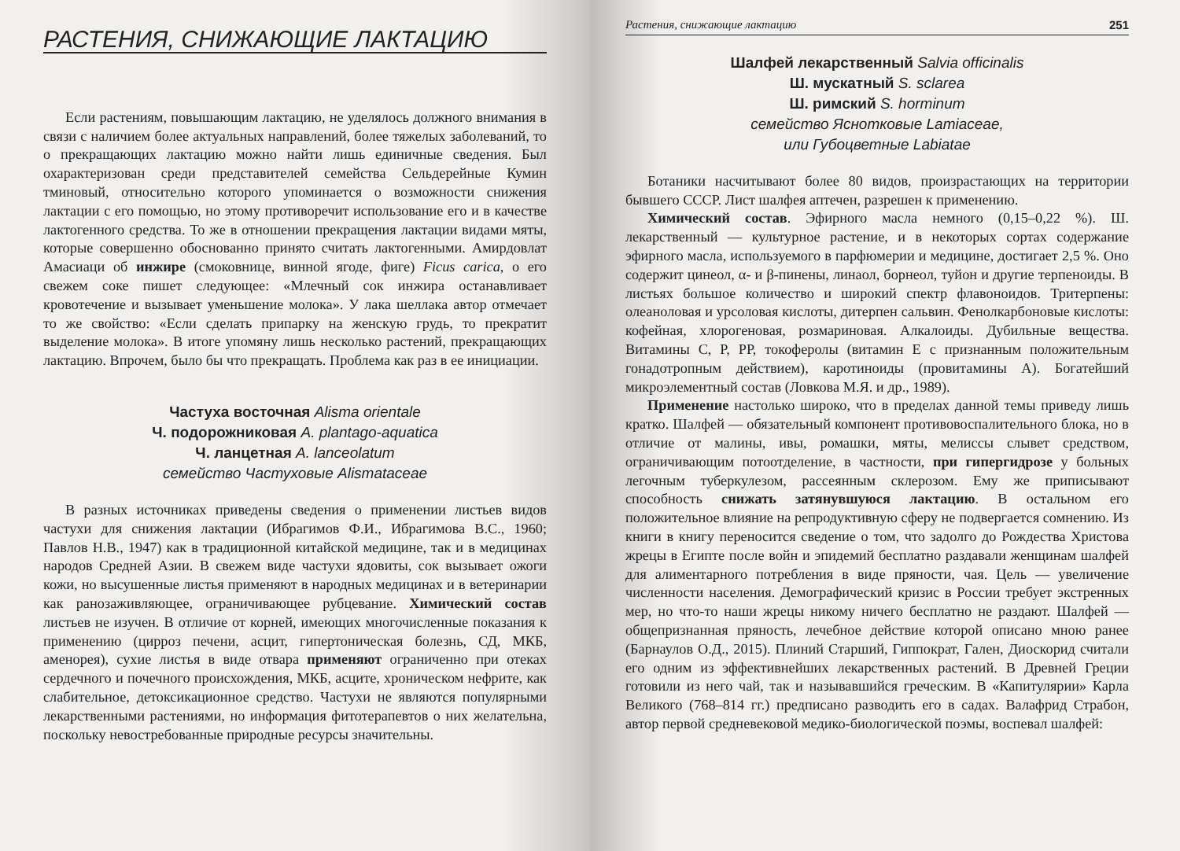РАСТЕНИЯ, СНИЖАЮЩИЕ ЛАКТАЦИЮ
Если растениям, повышающим лактацию, не уделялось должного внимания в связи с наличием более актуальных направлений, более тяжелых заболеваний, то о прекращающих лактацию можно найти лишь единичные сведения. Был охарактеризован среди представителей семейства Сельдерейные Кумин тминовый, относительно которого упоминается о возможности снижения лактации с его помощью, но этому противоречит использование его и в качестве лактогенного средства. То же в отношении прекращения лактации видами мяты, которые совершенно обоснованно принято считать лактогенными. Амирдовлат Амасиаци об инжире (смоковнице, винной ягоде, фиге) Ficus carica, о его свежем соке пишет следующее: «Млечный сок инжира останавливает кровотечение и вызывает уменьшение молока». У лака шеллака автор отмечает то же свойство: «Если сделать припарку на женскую грудь, то прекратит выделение молока». В итоге упомяну лишь несколько растений, прекращающих лактацию. Впрочем, было бы что прекращать. Проблема как раз в ее инициации.
Частуха восточная Alisma orientale
Ч. подорожниковая A. plantago-aquatica
Ч. ланцетная A. lanceolatum
семейство Частуховые Alismataceae
В разных источниках приведены сведения о применении листьев видов частухи для снижения лактации (Ибрагимов Ф.И., Ибрагимова В.С., 1960; Павлов Н.В., 1947) как в традиционной китайской медицине, так и в медицинах народов Средней Азии. В свежем виде частухи ядовиты, сок вызывает ожоги кожи, но высушенные листья применяют в народных медицинах и в ветеринарии как ранозаживляющее, ограничивающее рубцевание. Химический состав листьев не изучен. В отличие от корней, имеющих многочисленные показания к применению (цирроз печени, асцит, гипертоническая болезнь, СД, МКБ, аменорея), сухие листья в виде отвара применяют ограниченно при отеках сердечного и почечного происхождения, МКБ, асците, хроническом нефрите, как слабительное, детоксикационное средство. Частухи не являются популярными лекарственными растениями, но информация фитотерапевтов о них желательна, поскольку невостребованные природные ресурсы значительны.
Растения, снижающие лактацию 251
Шалфей лекарственный Salvia officinalis
Ш. мускатный S. sclarea
Ш. римский S. horminum
семейство Яснотковые Lamiaceae,
или Губоцветные Labiatae
Ботаники насчитывают более 80 видов, произрастающих на территории бывшего СССР. Лист шалфея аптечен, разрешен к применению.
Химический состав. Эфирного масла немного (0,15–0,22 %). Ш. лекарственный — культурное растение, и в некоторых сортах содержание эфирного масла, используемого в парфюмерии и медицине, достигает 2,5 %. Оно содержит цинеол, α- и β-пинены, линаол, борнеол, туйон и другие терпеноиды. В листьях большое количество и широкий спектр флавоноидов. Тритерпены: олеаноловая и урсоловая кислоты, дитерпен сальвин. Фенолкарбоновые кислоты: кофейная, хлорогеновая, розмариновая. Алкалоиды. Дубильные вещества. Витамины С, Р, РР, токоферолы (витамин Е с признанным положительным гонадотропным действием), каротиноиды (провитамины А). Богатейший микроэлементный состав (Ловкова М.Я. и др., 1989).
Применение настолько широко, что в пределах данной темы приведу лишь кратко. Шалфей — обязательный компонент противовоспалительного блока, но в отличие от малины, ивы, ромашки, мяты, мелиссы слывет средством, ограничивающим потоотделение, в частности, при гипергидрозе у больных легочным туберкулезом, рассеянным склерозом. Ему же приписывают способность снижать затянувшуюся лактацию. В остальном его положительное влияние на репродуктивную сферу не подвергается сомнению. Из книги в книгу переносится сведение о том, что задолго до Рождества Христова жрецы в Египте после войн и эпидемий бесплатно раздавали женщинам шалфей для алиментарного потребления в виде пряности, чая. Цель — увеличение численности населения. Демографический кризис в России требует экстренных мер, но что-то наши жрецы никому ничего бесплатно не раздают. Шалфей — общепризнанная пряность, лечебное действие которой описано мною ранее (Барнаулов О.Д., 2015). Плиний Старший, Гиппократ, Гален, Диоскорид считали его одним из эффективнейших лекарственных растений. В Древней Греции готовили из него чай, так и называвшийся греческим. В «Капитулярии» Карла Великого (768–814 гг.) предписано разводить его в садах. Валафрид Страбон, автор первой средневековой медико-биологической поэмы, воспевал шалфей: